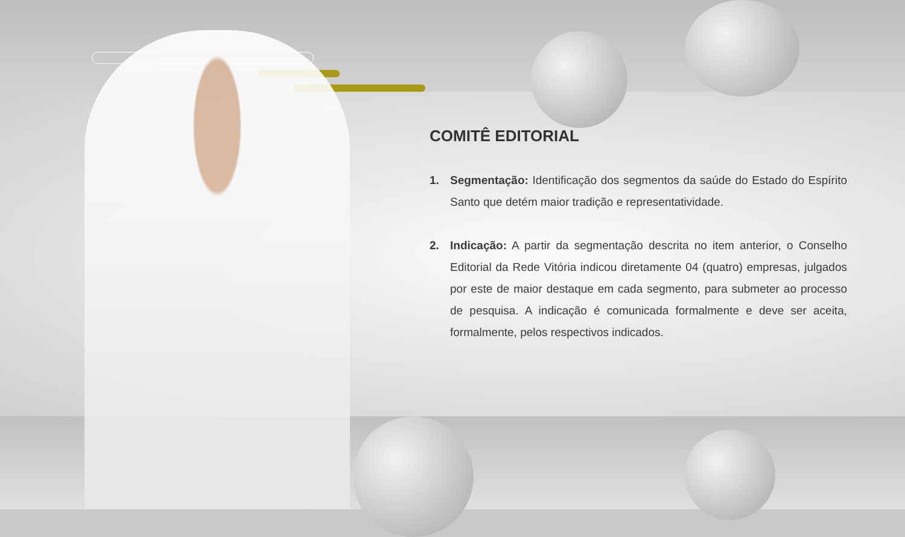COMITÊ EDITORIAL
1. Segmentação: Identificação dos segmentos da saúde do Estado do Espírito Santo que detém maior tradição e representatividade.
2. Indicação: A partir da segmentação descrita no item anterior, o Conselho Editorial da Rede Vitória indicou diretamente 04 (quatro) empresas, julgados por este de maior destaque em cada segmento, para submeter ao processo de pesquisa. A indicação é comunicada formalmente e deve ser aceita, formalmente, pelos respectivos indicados.